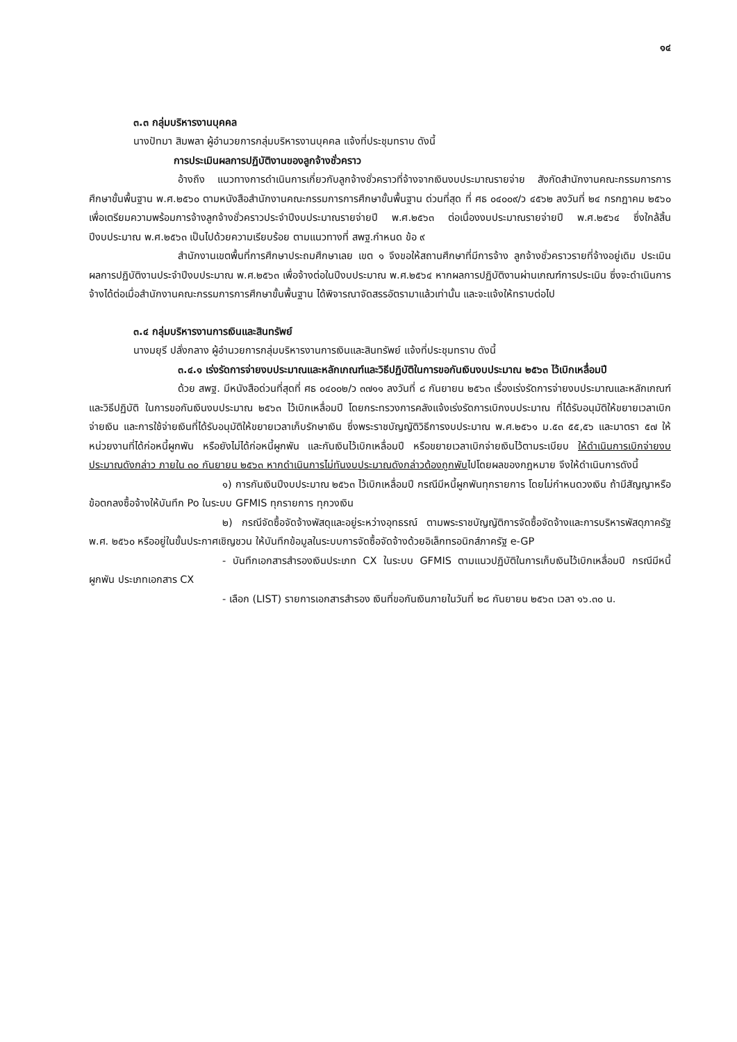๑๔
๓.๓ กลุ่มบริหารงานบุคคล
นางปัทมา สิมพลา ผู้อำนวยการกลุ่มบริหารงานบุคคล แจ้งที่ประชุมทราบ ดังนี้
การประเมินผลการปฏิบัติงานของลูกจ้างชั่วคราว
อ้างถึง แนวทางการดำเนินการเกี่ยวกับลูกจ้างชั่วคราวที่จ้างจากเงินงบประมาณรายจ่าย สังกัดสำนักงานคณะกรรมการการศึกษาขั้นพื้นฐาน พ.ศ.๒๕๖๐ ตามหนังสือสำนักงานคณะกรรมการการศึกษาขั้นพื้นฐาน ด่วนที่สุด ที่ ศธ ๐๔๐๐๙/ว ๔๕๖๒ ลงวันที่ ๒๔ กรกฎาคม ๒๕๖๐ เพื่อเตรียมความพร้อมการจ้างลูกจ้างชั่วคราวประจำปีงบประมาณรายจ่ายปี พ.ศ.๒๕๖๓ ต่อเนื่องงบประมาณรายจ่ายปี พ.ศ.๒๕๖๔ ซึ่งใกล้สิ้นปีงบประมาณ พ.ศ.๒๕๖๓ เป็นไปด้วยความเรียบร้อย ตามแนวทางที่ สพฐ.กำหนด ข้อ ๙
สำนักงานเขตพื้นที่การศึกษาประถมศึกษาเลย เขต ๑ จึงขอให้สถานศึกษาที่มีการจ้าง ลูกจ้างชั่วคราวรายที่จ้างอยู่เดิม ประเมินผลการปฏิบัติงานประจำปีงบประมาณ พ.ศ.๒๕๖๓ เพื่อจ้างต่อในปีงบประมาณ พ.ศ.๒๕๖๔ หากผลการปฏิบัติงานผ่านเกณฑ์การประเมิน ซึ่งจะดำเนินการจ้างได้ต่อเมื่อสำนักงานคณะกรรมการการศึกษาขั้นพื้นฐาน ได้พิจารณาจัดสรรอัตรามาแล้วเท่านั้น และจะแจ้งให้ทราบต่อไป
๓.๔ กลุ่มบริหารงานการเงินและสินทรัพย์
นางมยุรี ปลั่งกลาง ผู้อำนวยการกลุ่มบริหารงานการเงินและสินทรัพย์ แจ้งที่ประชุมทราบ ดังนี้
๓.๔.๑ เร่งรัดการจ่ายงบประมาณและหลักเกณฑ์และวิธีปฏิบัติในการขอกันเงินงบประมาณ ๒๕๖๓ ไว้เบิกเหลื่อมปี
ด้วย สพฐ. มีหนังสือด่วนที่สุดที่ ศธ ๐๔๐๐๒/ว ๓๗๑๑ ลงวันที่ ๘ กันยายน ๒๕๖๓ เรื่องเร่งรัดการจ่ายงบประมาณและหลักเกณฑ์และวิธีปฏิบัติ ในการขอกันเงินงบประมาณ ๒๕๖๓ ไว้เบิกเหลื่อมปี โดยกระทรวงการคลังแจ้งเร่งรัดการเบิกงบประมาณ ที่ได้รับอนุมัติให้ขยายเวลาเบิกจ่ายเงิน และการใช้จ่ายเงินที่ได้รับอนุมัติให้ขยายเวลาเก็บรักษาเงิน ซึ่งพระราชบัญญัติวิธีการงบประมาณ พ.ศ.๒๕๖๑ ม.๕๓ ๕๕,๕๖ และมาตรา ๕๗ ให้หน่วยงานที่ได้ก่อหนี้ผูกพัน หรือยังไม่ได้ก่อหนี้ผูกพัน และกันเงินไว้เบิกเหลื่อมปี หรือขยายเวลาเบิกจ่ายเงินไว้ตามระเบียบ ให้ดำเนินการเบิกจ่ายงบประมาณดังกล่าว ภายใน ๓๐ กันยายน ๒๕๖๓ หากดำเนินการไม่ทันงบประมาณดังกล่าวต้องถูกพับไปโดยผลของกฎหมาย จึงให้ดำเนินการดังนี้
๑) การกันเงินปีงบประมาณ ๒๕๖๓ ไว้เบิกเหลื่อมปี กรณีมีหนี้ผูกพันทุกรายการ โดยไม่กำหนดวงเงิน ถ้ามีสัญญาหรือข้อตกลงซื้อจ้างให้บันทึก Po ในระบบ GFMIS ทุกรายการ ทุกวงเงิน
๒) กรณีจัดซื้อจัดจ้างพัสดุและอยู่ระหว่างอุทธรณ์ ตามพระราชบัญญัติการจัดซื้อจัดจ้างและการบริหารพัสดุภาครัฐ พ.ศ. ๒๕๖๐ หรืออยู่ในขั้นประกาศเชิญชวน ให้บันทึกข้อมูลในระบบการจัดซื้อจัดจ้างด้วยอิเล็กทรอนิกส์ภาครัฐ e-GP
- บันทึกเอกสารสำรองเงินประเภท CX ในระบบ GFMIS ตามแนวปฏิบัติในการเก็บเงินไว้เบิกเหลื่อมปี กรณีมีหนี้ผูกพัน ประเภทเอกสาร CX
- เลือก (LIST) รายการเอกสารสำรอง เงินที่ขอกันเงินภายในวันที่ ๒๘ กันยายน ๒๕๖๓ เวลา ๑๖.๓๐ น.